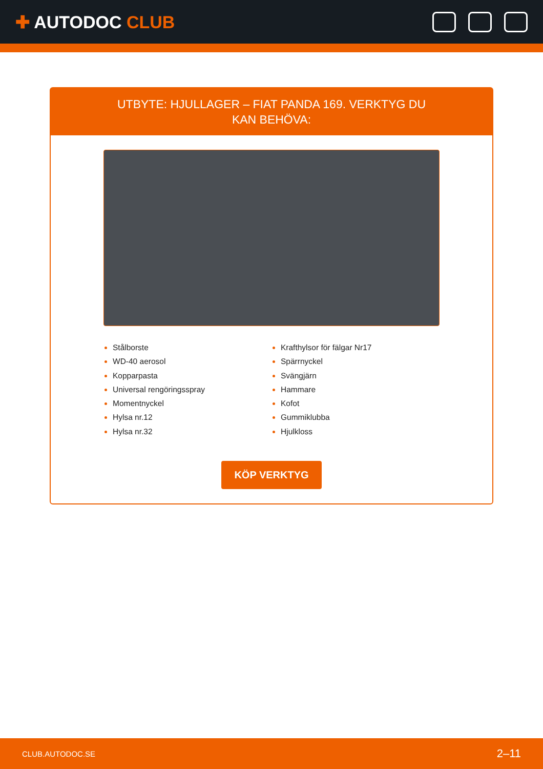✚ AUTODOC CLUB
UTBYTE: HJULLAGER – FIAT PANDA 169. VERKTYG DU KAN BEHÖVA:
Stålborste
WD-40 aerosol
Kopparpasta
Universal rengöringsspray
Momentnyckel
Hylsa nr.12
Hylsa nr.32
Krafthylsor för fälgar Nr17
Spärrnyckel
Svängjärn
Hammare
Kofot
Gummiklubba
Hjulkloss
KÖP VERKTYG
CLUB.AUTODOC.SE 2–11